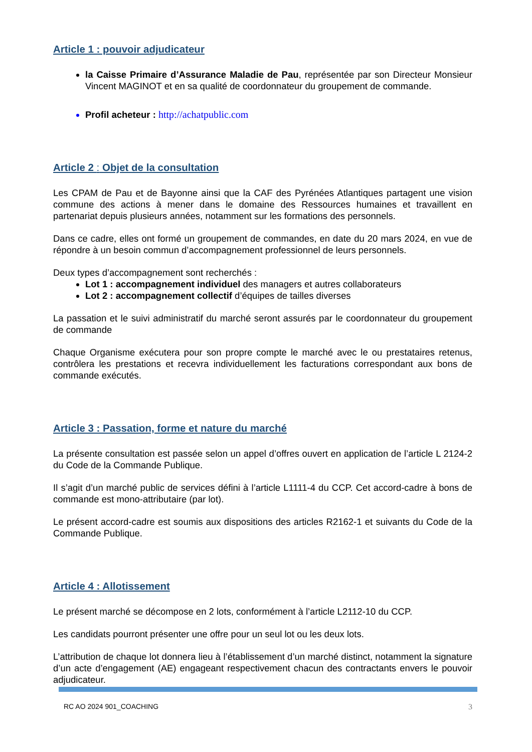Article 1 : pouvoir adjudicateur
la Caisse Primaire d’Assurance Maladie de Pau, représentée par son Directeur Monsieur Vincent MAGINOT et en sa qualité de coordonnateur du groupement de commande.
Profil acheteur : http://achatpublic.com
Article 2 : Objet de la consultation
Les CPAM de Pau et de Bayonne ainsi que la CAF des Pyrénées Atlantiques partagent une vision commune des actions à mener dans le domaine des Ressources humaines et travaillent en partenariat depuis plusieurs années, notamment sur les formations des personnels.
Dans ce cadre, elles ont formé un groupement de commandes, en date du 20 mars 2024, en vue de répondre à un besoin commun d’accompagnement professionnel de leurs personnels.
Deux types d’accompagnement sont recherchés :
Lot 1 : accompagnement individuel des managers et autres collaborateurs
Lot 2 : accompagnement collectif d’équipes de tailles diverses
La passation et le suivi administratif du marché seront assurés par le coordonnateur du groupement de commande
Chaque Organisme exécutera pour son propre compte le marché avec le ou prestataires retenus, contrôlera les prestations et recevra individuellement les facturations correspondant aux bons de commande exécutés.
Article 3 : Passation, forme et nature du marché
La présente consultation est passée selon un appel d’offres ouvert en application de l’article L 2124-2 du Code de la Commande Publique.
Il s’agit d’un marché public de services défini à l’article L1111-4 du CCP. Cet accord-cadre à bons de commande est mono-attributaire (par lot).
Le présent accord-cadre est soumis aux dispositions des articles R2162-1 et suivants du Code de la Commande Publique.
Article 4 : Allotissement
Le présent marché se décompose en 2 lots, conformément à l’article L2112-10 du CCP.
Les candidats pourront présenter une offre pour un seul lot ou les deux lots.
L’attribution de chaque lot donnera lieu à l’établissement d’un marché distinct, notamment la signature d’un acte d’engagement (AE) engageant respectivement chacun des contractants envers le pouvoir adjudicateur.
RC AO 2024 901_COACHING 3